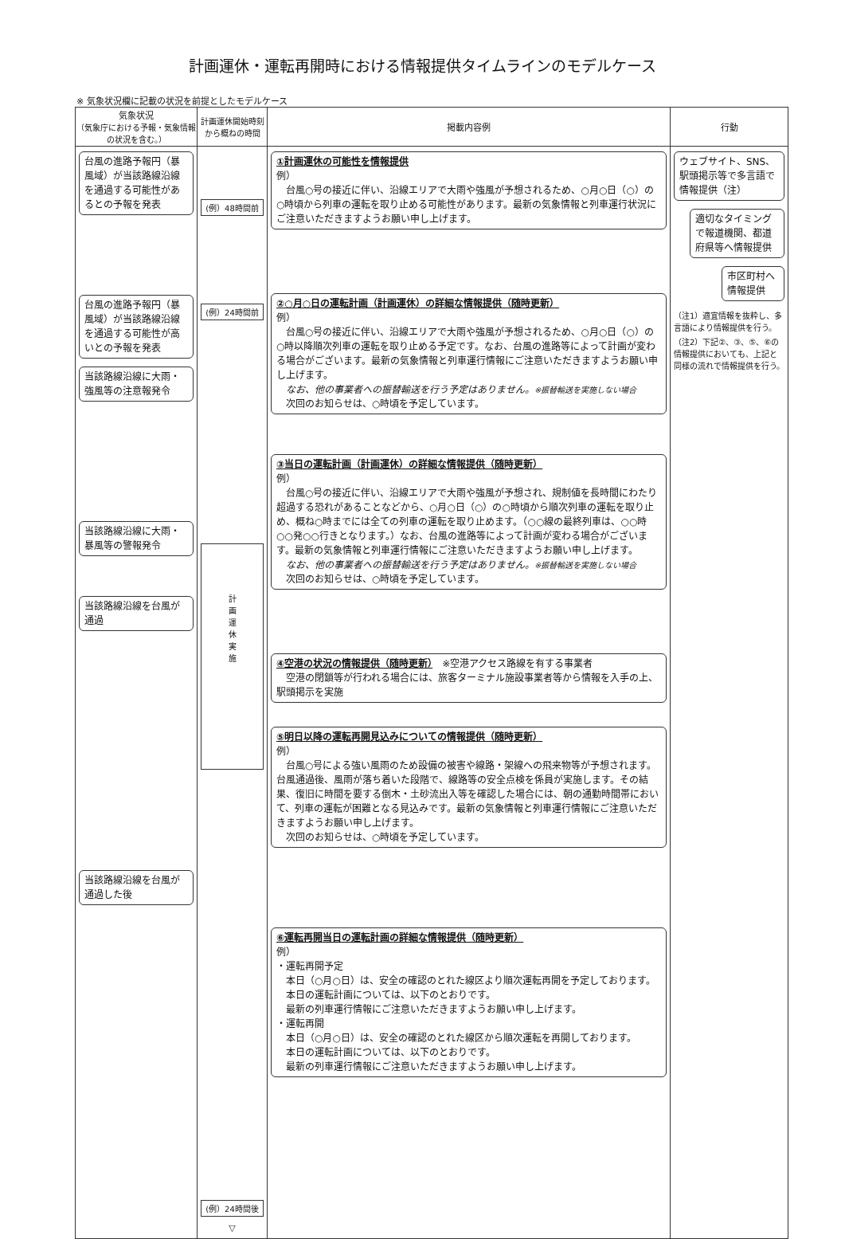計画運休・運転再開時における情報提供タイムラインのモデルケース
※ 気象状況欄に記載の状況を前提としたモデルケース
| 気象状況 （気象庁における予報・気象情報の状況を含む。） | 計画運休開始時刻から概ねの時間 | 掲載内容例 | 行動 |
| --- | --- | --- | --- |
| 台風の進路予報円（暴風域）が当該路線沿線を通過する可能性があるとの予報を発表 台風の進路予報円（暴風域）が当該路線沿線を通過する可能性が高いとの予報を発表 当該路線沿線に大雨・強風等の注意報発令 当該路線沿線に大雨・暴風等の警報発令 当該路線沿線を台風が通過 当該路線沿線を台風が通過した後 | (例）48時間前 (例）24時間前 計 画 運 休 実 施 (例）24時間後 ▽ | ①計画運休の可能性を情報提供 例） 台風○号の接近に伴い、沿線エリアで大雨や強風が予想されるため、○月○日（○）の○時頃から列車の運転を取り止める可能性があります。最新の気象情報と列車運行状況にご注意いただきますようお願い申し上げます。 ②○月○日の運転計画（計画運休）の詳細な情報提供（随時更新） 例） 台風○号の接近に伴い、沿線エリアで大雨や強風が予想されるため、○月○日（○）の○時以降順次列車の運転を取り止める予定です。なお、台風の進路等によって計画が変わる場合がございます。最新の気象情報と列車運行情報にご注意いただきますようお願い申し上げます。 なお、他の事業者への振替輸送を行う予定はありません。 ※振替輸送を実施しない場合 次回のお知らせは、○時頃を予定しています。 ③当日の運転計画（計画運休）の詳細な情報提供（随時更新） 例） 台風○号の接近に伴い、沿線エリアで大雨や強風が予想され、規制値を長時間にわたり超過する恐れがあることなどから、○月○日（○）の○時頃から順次列車の運転を取り止め、概ね○時までには全ての列車の運転を取り止めます。（○○線の最終列車は、○○時○○発○○行きとなります。）なお、台風の進路等によって計画が変わる場合がございます。最新の気象情報と列車運行情報にご注意いただきますようお願い申し上げます。 なお、他の事業者への振替輸送を行う予定はありません。 ※振替輸送を実施しない場合 次回のお知らせは、○時頃を予定しています。 ④空港の状況の情報提供（随時更新） ※空港アクセス路線を有する事業者 空港の閉鎖等が行われる場合には、旅客ターミナル施設事業者等から情報を入手の上、駅頭掲示を実施 ⑤明日以降の運転再開見込みについての情報提供（随時更新） 例） 台風○号による強い風雨のため設備の被害や線路・架線への飛来物等が予想されます。台風通過後、風雨が落ち着いた段階で、線路等の安全点検を係員が実施します。その結果、復旧に時間を要する倒木・土砂流出入等を確認した場合には、朝の通勤時間帯において、列車の運転が困難となる見込みです。最新の気象情報と列車運行情報にご注意いただきますようお願い申し上げます。 次回のお知らせは、○時頃を予定しています。 ⑥運転再開当日の運転計画の詳細な情報提供（随時更新） 例） ・運転再開予定 本日（○月○日）は、安全の確認のとれた線区より順次運転再開を予定しております。 本日の運転計画については、以下のとおりです。 最新の列車運行情報にご注意いただきますようお願い申し上げます。 ・運転再開 本日（○月○日）は、安全の確認のとれた線区から順次運転を再開しております。 本日の運転計画については、以下のとおりです。 最新の列車運行情報にご注意いただきますようお願い申し上げます。 | ウェブサイト、SNS、駅頭掲示等で多言語で情報提供（注） 適切なタイミングで報道機関、都道府県等へ情報提供 市区町村へ情報提供 （注1）適宜情報を抜粋し、多言語により情報提供を行う。 （注2）下記②、③、⑤、⑥の情報提供においても、上記と同様の流れで情報提供を行う。 |